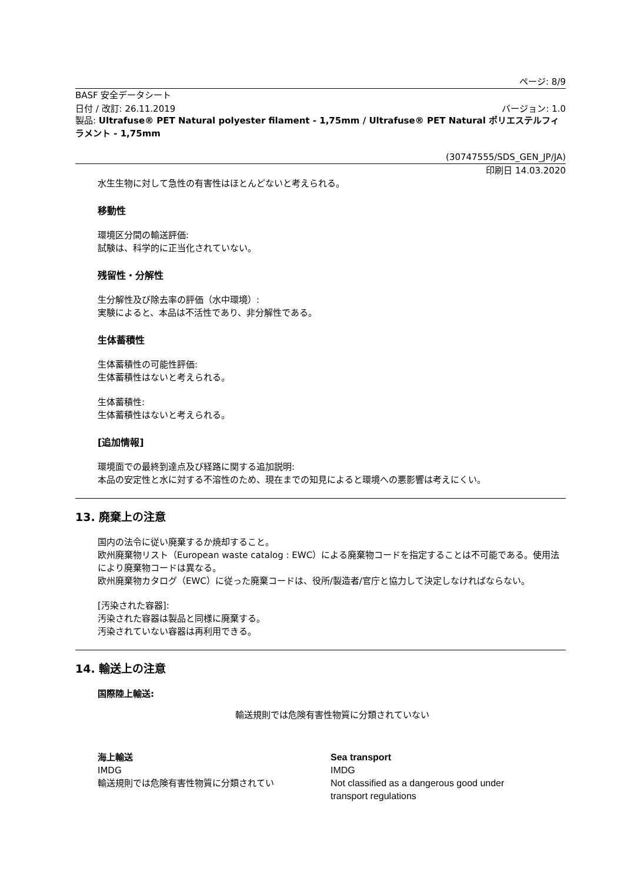ページ: 8/9
BASF 安全データシート
日付 / 改訂: 26.11.2019 バージョン: 1.0
製品: Ultrafuse® PET Natural polyester filament - 1,75mm / Ultrafuse® PET Natural ポリエステルフィラメント - 1,75mm
(30747555/SDS_GEN_JP/JA)
印刷日 14.03.2020
水生生物に対して急性の有害性はほとんどないと考えられる。
移動性
環境区分間の輸送評価:
試験は、科学的に正当化されていない。
残留性・分解性
生分解性及び除去率の評価（水中環境）:
実験によると、本品は不活性であり、非分解性である。
生体蓄積性
生体蓄積性の可能性評価:
生体蓄積性はないと考えられる。
生体蓄積性:
生体蓄積性はないと考えられる。
[追加情報]
環境面での最終到達点及び経路に関する追加説明:
本品の安定性と水に対する不溶性のため、現在までの知見によると環境への悪影響は考えにくい。
13. 廃棄上の注意
国内の法令に従い廃棄するか焼却すること。
欧州廃棄物リスト（European waste catalog : EWC）による廃棄物コードを指定することは不可能である。使用法により廃棄物コードは異なる。
欧州廃棄物カタログ（EWC）に従った廃棄コードは、役所/製造者/官庁と協力して決定しなければならない。
[汚染された容器]:
汚染された容器は製品と同様に廃棄する。
汚染されていない容器は再利用できる。
14. 輸送上の注意
国際陸上輸送:
輸送規則では危険有害性物質に分類されていない
海上輸送
IMDG
輸送規則では危険有害性物質に分類されてい
Sea transport
IMDG
Not classified as a dangerous good under
transport regulations